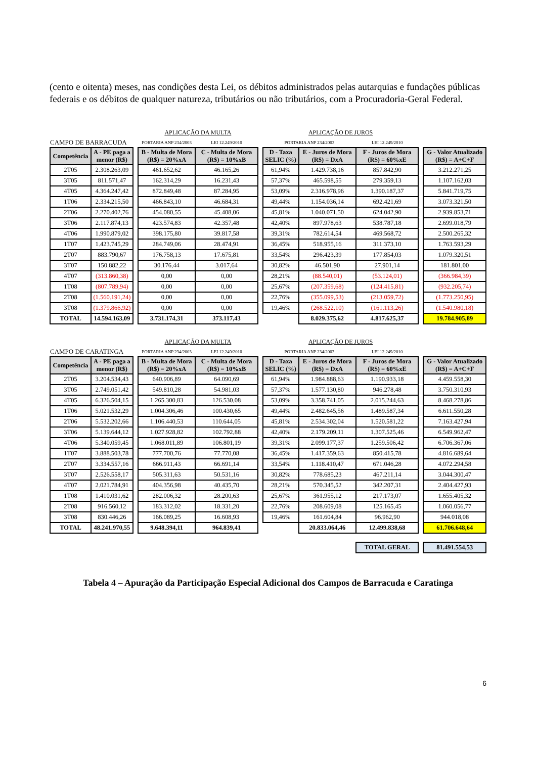(cento e oitenta) meses, nas condições desta Lei, os débitos administrados pelas autarquias e fundações públicas federais e os débitos de qualquer natureza, tributários ou não tributários, com a Procuradoria-Geral Federal.
| | | | APLICAÇÃO DA MULTA | | | APLICAÇÃO DE JUROS | | | | |
| CAMPO DE BARRACUDA | | | PORTARIA ANP 234/2003 | LEI 12.249/2010 | | PORTARIA ANP 234/2003 | | LEI 12.249/2010 | | |
| Competência | A - PE paga a menor (R$) | | B - Multa de Mora (R$) = 20%xA | C - Multa de Mora (R$) = 10%xB | | D - Taxa SELIC (%) | E - Juros de Mora (R$) = DxA | F - Juros de Mora (R$) = 60%xE | | G - Valor Atualizado (R$) = A+C+F |
| 2T05 | 2.308.263,09 | | 461.652,62 | 46.165,26 | | 61,94% | 1.429.738,16 | 857.842,90 | | 3.212.271,25 |
| 3T05 | 811.571,47 | | 162.314,29 | 16.231,43 | | 57,37% | 465.598,55 | 279.359,13 | | 1.107.162,03 |
| 4T05 | 4.364.247,42 | | 872.849,48 | 87.284,95 | | 53,09% | 2.316.978,96 | 1.390.187,37 | | 5.841.719,75 |
| 1T06 | 2.334.215,50 | | 466.843,10 | 46.684,31 | | 49,44% | 1.154.036,14 | 692.421,69 | | 3.073.321,50 |
| 2T06 | 2.270.402,76 | | 454.080,55 | 45.408,06 | | 45,81% | 1.040.071,50 | 624.042,90 | | 2.939.853,71 |
| 3T06 | 2.117.874,13 | | 423.574,83 | 42.357,48 | | 42,40% | 897.978,63 | 538.787,18 | | 2.699.018,79 |
| 4T06 | 1.990.879,02 | | 398.175,80 | 39.817,58 | | 39,31% | 782.614,54 | 469.568,72 | | 2.500.265,32 |
| 1T07 | 1.423.745,29 | | 284.749,06 | 28.474,91 | | 36,45% | 518.955,16 | 311.373,10 | | 1.763.593,29 |
| 2T07 | 883.790,67 | | 176.758,13 | 17.675,81 | | 33,54% | 296.423,39 | 177.854,03 | | 1.079.320,51 |
| 3T07 | 150.882,22 | | 30.176,44 | 3.017,64 | | 30,82% | 46.501,90 | 27.901,14 | | 181.801,00 |
| 4T07 | (313.860,38) | | 0,00 | 0,00 | | 28,21% | (88.540,01) | (53.124,01) | | (366.984,39) |
| 1T08 | (807.789,94) | | 0,00 | 0,00 | | 25,67% | (207.359,68) | (124.415,81) | | (932.205,74) |
| 2T08 | (1.560.191,24) | | 0,00 | 0,00 | | 22,76% | (355.099,53) | (213.059,72) | | (1.773.250,95) |
| 3T08 | (1.379.866,92) | | 0,00 | 0,00 | | 19,46% | (268.522,10) | (161.113,26) | | (1.540.980,18) |
| TOTAL | 14.594.163,09 | | 3.731.174,31 | 373.117,43 | | | 8.029.375,62 | 4.817.625,37 | | 19.784.905,89 |
| | | | APLICAÇÃO DA MULTA | | | APLICAÇÃO DE JUROS | | | | |
| CAMPO DE CARATINGA | | | PORTARIA ANP 234/2003 | LEI 12.249/2010 | | PORTARIA ANP 234/2003 | | LEI 12.249/2010 | | |
| Competência | A - PE paga a menor (R$) | | B - Multa de Mora (R$) = 20%xA | C - Multa de Mora (R$) = 10%xB | | D - Taxa SELIC (%) | E - Juros de Mora (R$) = DxA | F - Juros de Mora (R$) = 60%xE | | G - Valor Atualizado (R$) = A+C+F |
| 2T05 | 3.204.534,43 | | 640.906,89 | 64.090,69 | | 61,94% | 1.984.888,63 | 1.190.933,18 | | 4.459.558,30 |
| 3T05 | 2.749.051,42 | | 549.810,28 | 54.981,03 | | 57,37% | 1.577.130,80 | 946.278,48 | | 3.750.310,93 |
| 4T05 | 6.326.504,15 | | 1.265.300,83 | 126.530,08 | | 53,09% | 3.358.741,05 | 2.015.244,63 | | 8.468.278,86 |
| 1T06 | 5.021.532,29 | | 1.004.306,46 | 100.430,65 | | 49,44% | 2.482.645,56 | 1.489.587,34 | | 6.611.550,28 |
| 2T06 | 5.532.202,66 | | 1.106.440,53 | 110.644,05 | | 45,81% | 2.534.302,04 | 1.520.581,22 | | 7.163.427,94 |
| 3T06 | 5.139.644,12 | | 1.027.928,82 | 102.792,88 | | 42,40% | 2.179.209,11 | 1.307.525,46 | | 6.549.962,47 |
| 4T06 | 5.340.059,45 | | 1.068.011,89 | 106.801,19 | | 39,31% | 2.099.177,37 | 1.259.506,42 | | 6.706.367,06 |
| 1T07 | 3.888.503,78 | | 777.700,76 | 77.770,08 | | 36,45% | 1.417.359,63 | 850.415,78 | | 4.816.689,64 |
| 2T07 | 3.334.557,16 | | 666.911,43 | 66.691,14 | | 33,54% | 1.118.410,47 | 671.046,28 | | 4.072.294,58 |
| 3T07 | 2.526.558,17 | | 505.311,63 | 50.531,16 | | 30,82% | 778.685,23 | 467.211,14 | | 3.044.300,47 |
| 4T07 | 2.021.784,91 | | 404.356,98 | 40.435,70 | | 28,21% | 570.345,52 | 342.207,31 | | 2.404.427,93 |
| 1T08 | 1.410.031,62 | | 282.006,32 | 28.200,63 | | 25,67% | 361.955,12 | 217.173,07 | | 1.655.405,32 |
| 2T08 | 916.560,12 | | 183.312,02 | 18.331,20 | | 22,76% | 208.609,08 | 125.165,45 | | 1.060.056,77 |
| 3T08 | 830.446,26 | | 166.089,25 | 16.608,93 | | 19,46% | 161.604,84 | 96.962,90 | | 944.018,08 |
| TOTAL | 48.241.970,55 | | 9.648.394,11 | 964.839,41 | | | 20.833.064,46 | 12.499.838,68 | | 61.706.648,64 |
| | | | | | | | | TOTAL GERAL | | 81.491.554,53 |
Tabela 4 – Apuração da Participação Especial Adicional dos Campos de Barracuda e Caratinga
6